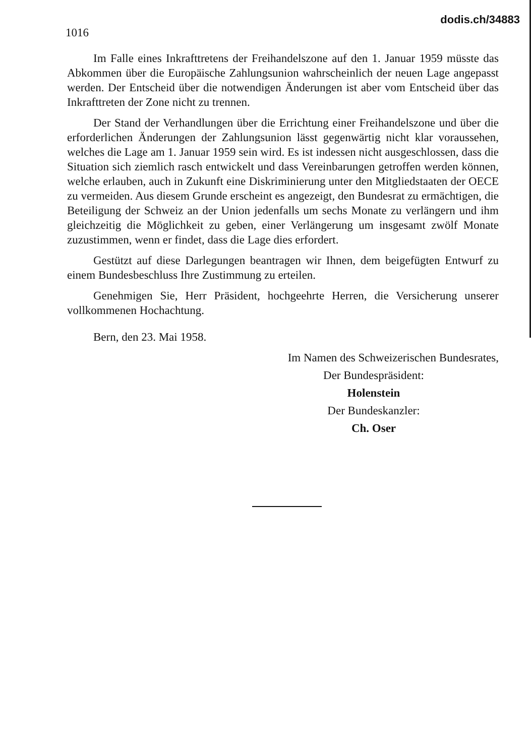1016
dodis.ch/34883
Im Falle eines Inkrafttretens der Freihandelszone auf den 1. Januar 1959 müsste das Abkommen über die Europäische Zahlungsunion wahrscheinlich der neuen Lage angepasst werden. Der Entscheid über die notwendigen Änderungen ist aber vom Entscheid über das Inkrafttreten der Zone nicht zu trennen.
Der Stand der Verhandlungen über die Errichtung einer Freihandelszone und über die erforderlichen Änderungen der Zahlungsunion lässt gegenwärtig nicht klar voraussehen, welches die Lage am 1. Januar 1959 sein wird. Es ist indessen nicht ausgeschlossen, dass die Situation sich ziemlich rasch entwickelt und dass Vereinbarungen getroffen werden können, welche erlauben, auch in Zukunft eine Diskriminierung unter den Mitgliedstaaten der OECE zu vermeiden. Aus diesem Grunde erscheint es angezeigt, den Bundesrat zu ermächtigen, die Beteiligung der Schweiz an der Union jedenfalls um sechs Monate zu verlängern und ihm gleichzeitig die Möglichkeit zu geben, einer Verlängerung um insgesamt zwölf Monate zuzustimmen, wenn er findet, dass die Lage dies erfordert.
Gestützt auf diese Darlegungen beantragen wir Ihnen, dem beigefügten Entwurf zu einem Bundesbeschluss Ihre Zustimmung zu erteilen.
Genehmigen Sie, Herr Präsident, hochgeehrte Herren, die Versicherung unserer vollkommenen Hochachtung.
Bern, den 23. Mai 1958.
Im Namen des Schweizerischen Bundesrates,
Der Bundespräsident:
Holenstein
Der Bundeskanzler:
Ch. Oser